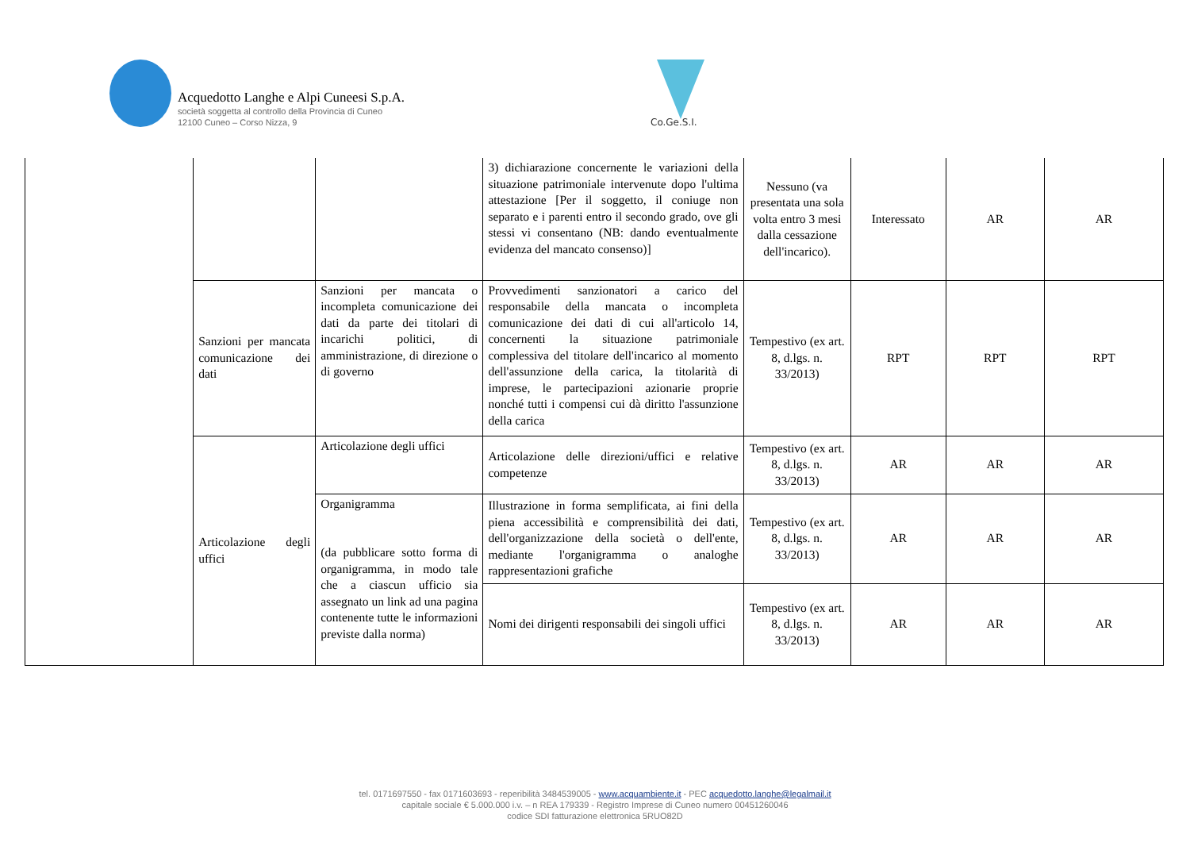Acquedotto Langhe e Alpi Cuneesi S.p.A.
società soggetta al controllo della Provincia di Cuneo
12100 Cuneo – Corso Nizza, 9
Co.Ge.S.I.
| | | | 3) dichiarazione concernente le variazioni della situazione patrimoniale intervenute dopo l'ultima attestazione [Per il soggetto, il coniuge non separato e i parenti entro il secondo grado, ove gli stessi vi consentano (NB: dando eventualmente evidenza del mancato consenso)] | Nessuno (va presentata una sola volta entro 3 mesi dalla cessazione dell'incarico). | Interessato | AR | AR |
| | Sanzioni per mancata comunicazione dei dati | Sanzioni per mancata o incompleta comunicazione dei dati da parte dei titolari di incarichi politici, di amministrazione, di direzione o di governo | Provvedimenti sanzionatori a carico del responsabile della mancata o incompleta comunicazione dei dati di cui all'articolo 14, concernenti la situazione patrimoniale complessiva del titolare dell'incarico al momento dell'assunzione della carica, la titolarità di imprese, le partecipazioni azionarie proprie nonché tutti i compensi cui dà diritto l'assunzione della carica | Tempestivo (ex art. 8, d.lgs. n. 33/2013) | RPT | RPT | RPT |
| | Articolazione degli uffici | Articolazione degli uffici | Articolazione delle direzioni/uffici e relative competenze | Tempestivo (ex art. 8, d.lgs. n. 33/2013) | AR | AR | AR |
| | | Organigramma (da pubblicare sotto forma di organigramma, in modo tale che a ciascun ufficio sia assegnato un link ad una pagina contenente tutte le informazioni previste dalla norma) | Illustrazione in forma semplificata, ai fini della piena accessibilità e comprensibilità dei dati, dell'organizzazione della società o dell'ente, mediante l'organigramma o analoghe rappresentazioni grafiche | Tempestivo (ex art. 8, d.lgs. n. 33/2013) | AR | AR | AR |
| | | | Nomi dei dirigenti responsabili dei singoli uffici | Tempestivo (ex art. 8, d.lgs. n. 33/2013) | AR | AR | AR |
tel. 0171697550 - fax 0171603693 - reperibilità 3484539005 - www.acquambiente.it - PEC acquedotto.langhe@legalmail.it
capitale sociale € 5.000.000 i.v. – n REA 179339 - Registro Imprese di Cuneo numero 00451260046
codice SDI fatturazione elettronica 5RUO82D